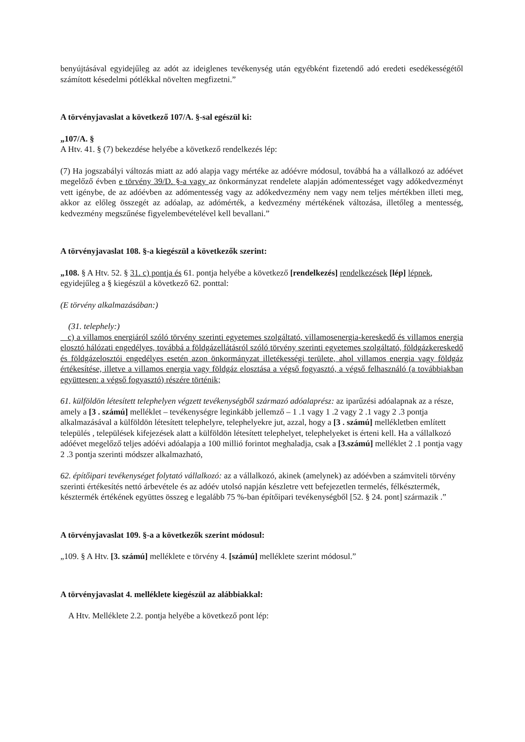benyújtásával egyidejűleg az adót az ideiglenes tevékenység után egyébként fizetendő adó eredeti esedékességétől számított késedelmi pótlékkal növelten megfizetni.”
A törvényjavaslat a következő 107/A. §-sal egészül ki:
„107/A. §
A Htv. 41. § (7) bekezdése helyébe a következő rendelkezés lép:
(7) Ha jogszabályi változás miatt az adó alapja vagy mértéke az adóévre módosul, továbbá ha a vállalkozó az adóévet megelőző évben e törvény 39/D. §-a vagy az önkormányzat rendelete alapján adómentességet vagy adókedvezményt vett igénybe, de az adóévben az adómentesség vagy az adókedvezmény nem vagy nem teljes mértékben illeti meg, akkor az előleg összegét az adóalap, az adómérték, a kedvezmény mértékének változása, illetőleg a mentesség, kedvezmény megszűnése figyelembevételével kell bevallani.”
A törvényjavaslat 108. §-a kiegészül a következők szerint:
„108. § A Htv. 52. § 31. c) pontja és 61. pontja helyébe a következő [rendelkezés] rendelkezések [lép] lépnek, egyidejűleg a § kiegészül a következő 62. ponttal:
(E törvény alkalmazásában:)
(31. telephely:)
c) a villamos energiáról szóló törvény szerinti egyetemes szolgáltató, villamosenergia-kereskedő és villamos energia elosztó hálózati engedélyes, továbbá a földgázellátásról szóló törvény szerinti egyetemes szolgáltató, földgázkereskedő és földgázelosztói engedélyes esetén azon önkormányzat illetékességi területe, ahol villamos energia vagy földgáz értékesítése, illetve a villamos energia vagy földgáz elosztása a végső fogyasztó, a végső felhasználó (a továbbiakban együttesen: a végső fogyasztó) részére történik;
61. külföldön létesített telephelyen végzett tevékenységből származó adóalaprész: az iparűzési adóalapnak az a része, amely a [3 . számú] melléklet – tevékenységre leginkább jellemző – 1 .1 vagy 1 .2 vagy 2 .1 vagy 2 .3 pontja alkalmazásával a külföldön létesített telephelyre, telephelyekre jut, azzal, hogy a [3 . számú] mellékletben említett település , települések kifejezések alatt a külföldön létesített telephelyet, telephelyeket is érteni kell. Ha a vállalkozó adóévet megelőző teljes adóévi adóalapja a 100 millió forintot meghaladja, csak a [3.számú] melléklet 2 .1 pontja vagy 2 .3 pontja szerinti módszer alkalmazható,
62. építőipari tevékenységet folytató vállalkozó: az a vállalkozó, akinek (amelynek) az adóévben a számviteli törvény szerinti értékesítés nettó árbevétele és az adóév utolsó napján készletre vett befejezetlen termelés, félkésztermék, késztermék értékének együttes összeg e legalább 75 %-ban építőipari tevékenységből [52. § 24. pont] származik .”
A törvényjavaslat 109. §-a a következők szerint módosul:
„109. § A Htv. [3. számú] melléklete e törvény 4. [számú] melléklete szerint módosul.”
A törvényjavaslat 4. melléklete kiegészül az alábbiakkal:
A Htv. Melléklete 2.2. pontja helyébe a következő pont lép: